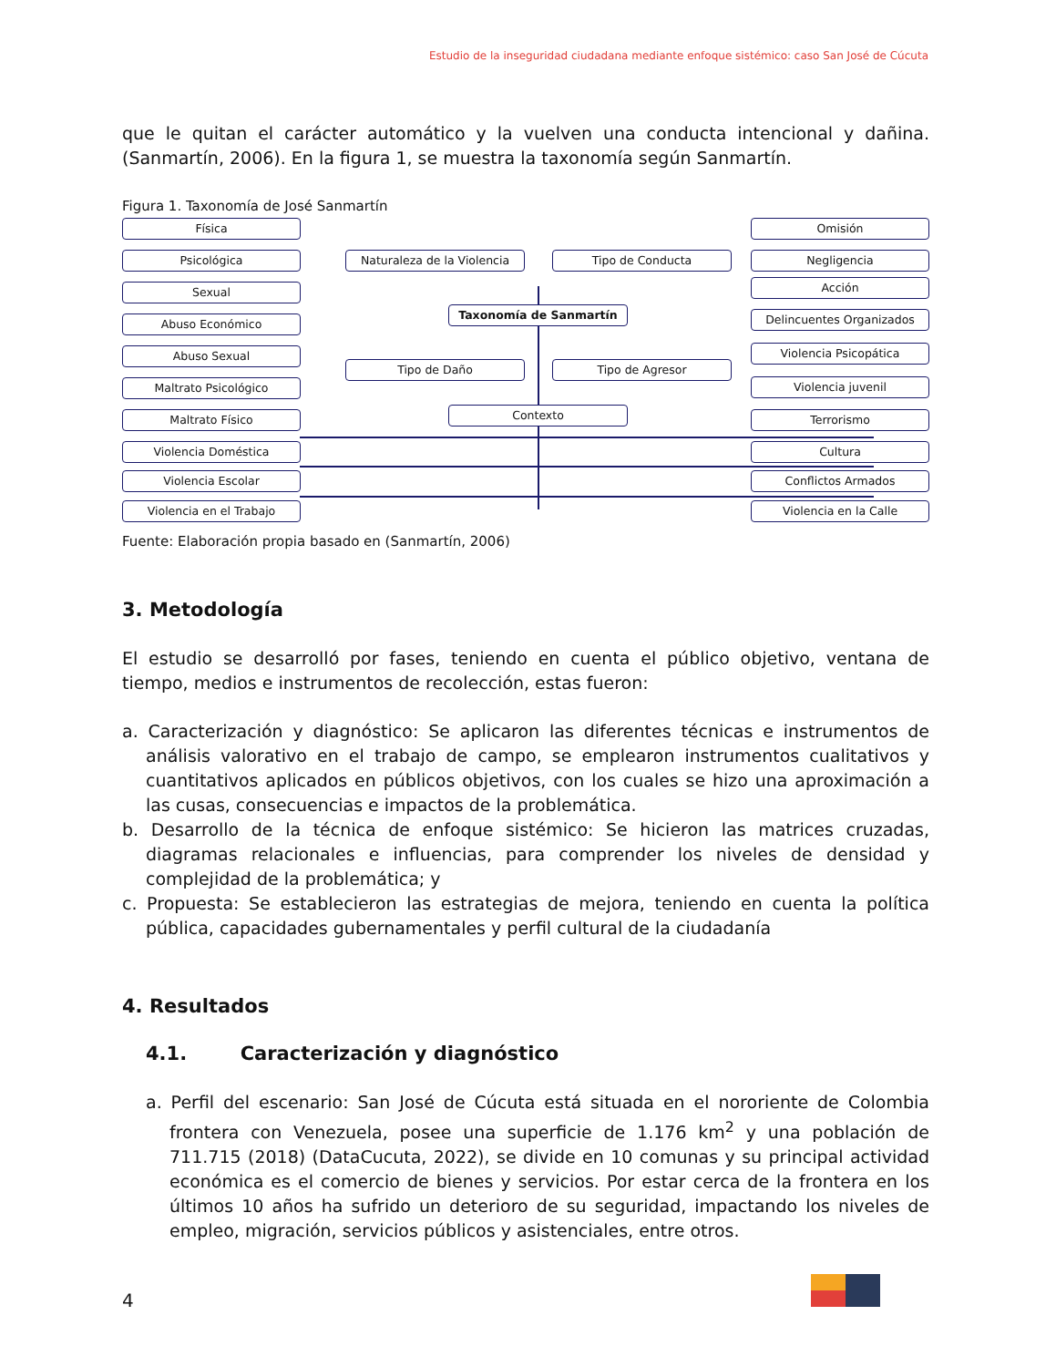Estudio de la inseguridad ciudadana mediante enfoque sistémico: caso San José de Cúcuta
que le quitan el carácter automático y la vuelven una conducta intencional y dañina. (Sanmartín, 2006). En la figura 1, se muestra la taxonomía según Sanmartín.
Figura 1. Taxonomía de José Sanmartín
Física
Psicológica
Sexual
Abuso Económico
Abuso Sexual
Maltrato Psicológico
Maltrato Físico
Violencia Doméstica
Violencia Escolar
Violencia en el Trabajo
Naturaleza de la Violencia Tipo de Conducta
Taxonomía de Sanmartín
Tipo de Daño Tipo de Agresor
Contexto
Omisión
Negligencia
Acción
Delincuentes Organizados
Violencia Psicopática
Violencia juvenil
Terrorismo
Cultura
Conflictos Armados
Violencia en la Calle
Fuente: Elaboración propia basado en (Sanmartín, 2006)
3. Metodología
El estudio se desarrolló por fases, teniendo en cuenta el público objetivo, ventana de tiempo, medios e instrumentos de recolección, estas fueron:
a. Caracterización y diagnóstico: Se aplicaron las diferentes técnicas e instrumentos de análisis valorativo en el trabajo de campo, se emplearon instrumentos cualitativos y cuantitativos aplicados en públicos objetivos, con los cuales se hizo una aproximación a las cusas, consecuencias e impactos de la problemática.
b. Desarrollo de la técnica de enfoque sistémico: Se hicieron las matrices cruzadas, diagramas relacionales e influencias, para comprender los niveles de densidad y complejidad de la problemática; y
c. Propuesta: Se establecieron las estrategias de mejora, teniendo en cuenta la política pública, capacidades gubernamentales y perfil cultural de la ciudadanía
4. Resultados
4.1. Caracterización y diagnóstico
a. Perfil del escenario: San José de Cúcuta está situada en el nororiente de Colombia frontera con Venezuela, posee una superficie de 1.176 km<sup>2</sup> y una población de 711.715 (2018) (DataCucuta, 2022), se divide en 10 comunas y su principal actividad económica es el comercio de bienes y servicios. Por estar cerca de la frontera en los últimos 10 años ha sufrido un deterioro de su seguridad, impactando los niveles de empleo, migración, servicios públicos y asistenciales, entre otros.
4